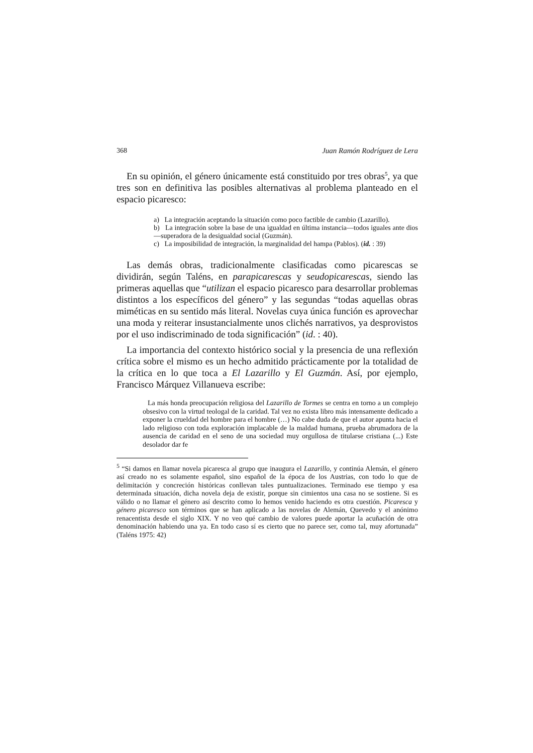368 Juan Ramón Rodríguez de Lera
En su opinión, el género únicamente está constituido por tres obras<sup>5</sup>, ya que tres son en definitiva las posibles alternativas al problema planteado en el espacio picaresco:
a) La integración aceptando la situación como poco factible de cambio (Lazarillo).
b) La integración sobre la base de una igualdad en última instancia—todos iguales ante dios—superadora de la desigualdad social (Guzmán).
c) La imposibilidad de integración, la marginalidad del hampa (Pablos). (id. : 39)
Las demás obras, tradicionalmente clasificadas como picarescas se dividirán, según Taléns, en parapicarescas y seudopicarescas, siendo las primeras aquellas que “utilizan el espacio picaresco para desarrollar problemas distintos a los específicos del género” y las segundas “todas aquellas obras miméticas en su sentido más literal. Novelas cuya única función es aprovechar una moda y reiterar insustancialmente unos clichés narrativos, ya desprovistos por el uso indiscriminado de toda significación” (id. : 40).
La importancia del contexto histórico social y la presencia de una reflexión crítica sobre el mismo es un hecho admitido prácticamente por la totalidad de la crítica en lo que toca a El Lazarillo y El Guzmán. Así, por ejemplo, Francisco Márquez Villanueva escribe:
La más honda preocupación religiosa del Lazarillo de Tormes se centra en torno a un complejo obsesivo con la virtud teologal de la caridad. Tal vez no exista libro más intensamente dedicado a exponer la crueldad del hombre para el hombre (…) No cabe duda de que el autor apunta hacia el lado religioso con toda exploración implacable de la maldad humana, prueba abrumadora de la ausencia de caridad en el seno de una sociedad muy orgullosa de titularse cristiana (...) Este desolador dar fe
<sup>5</sup> “Si damos en llamar novela picaresca al grupo que inaugura el Lazarillo, y continúa Alemán, el género así creado no es solamente español, sino español de la época de los Austrias, con todo lo que de delimitación y concreción históricas conllevan tales puntualizaciones. Terminado ese tiempo y esa determinada situación, dicha novela deja de existir, porque sin cimientos una casa no se sostiene. Si es válido o no llamar el género así descrito como lo hemos venido haciendo es otra cuestión. Picaresca y género picaresco son términos que se han aplicado a las novelas de Alemán, Quevedo y el anónimo renacentista desde el siglo XIX. Y no veo qué cambio de valores puede aportar la acuñación de otra denominación habiendo una ya. En todo caso sí es cierto que no parece ser, como tal, muy afortunada” (Taléns 1975: 42)